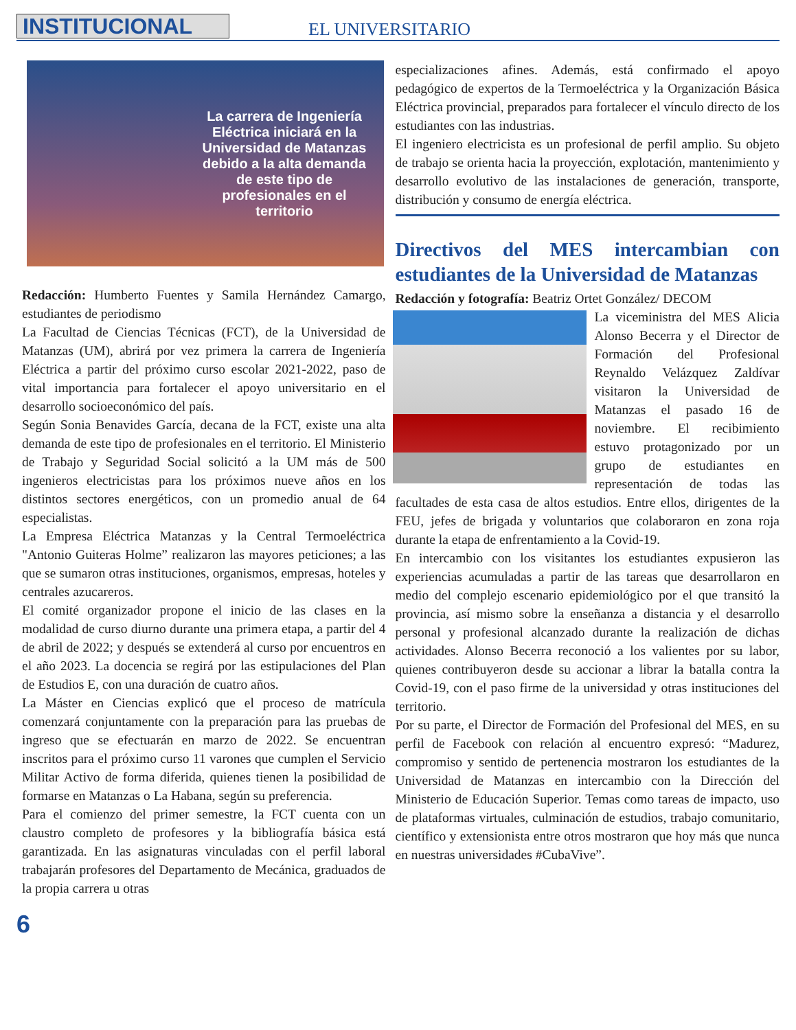INSTITUCIONAL EL UNIVERSITARIO
La carrera de Ingeniería Eléctrica iniciará en la Universidad de Matanzas debido a la alta demanda de este tipo de profesionales en el territorio
Redacción: Humberto Fuentes y Samila Hernández Camargo, estudiantes de periodismo
La Facultad de Ciencias Técnicas (FCT), de la Universidad de Matanzas (UM), abrirá por vez primera la carrera de Ingeniería Eléctrica a partir del próximo curso escolar 2021-2022, paso de vital importancia para fortalecer el apoyo universitario en el desarrollo socioeconómico del país.
Según Sonia Benavides García, decana de la FCT, existe una alta demanda de este tipo de profesionales en el territorio. El Ministerio de Trabajo y Seguridad Social solicitó a la UM más de 500 ingenieros electricistas para los próximos nueve años en los distintos sectores energéticos, con un promedio anual de 64 especialistas.
La Empresa Eléctrica Matanzas y la Central Termoeléctrica "Antonio Guiteras Holme” realizaron las mayores peticiones; a las que se sumaron otras instituciones, organismos, empresas, hoteles y centrales azucareros.
El comité organizador propone el inicio de las clases en la modalidad de curso diurno durante una primera etapa, a partir del 4 de abril de 2022; y después se extenderá al curso por encuentros en el año 2023. La docencia se regirá por las estipulaciones del Plan de Estudios E, con una duración de cuatro años.
La Máster en Ciencias explicó que el proceso de matrícula comenzará conjuntamente con la preparación para las pruebas de ingreso que se efectuarán en marzo de 2022. Se encuentran inscritos para el próximo curso 11 varones que cumplen el Servicio Militar Activo de forma diferida, quienes tienen la posibilidad de formarse en Matanzas o La Habana, según su preferencia.
Para el comienzo del primer semestre, la FCT cuenta con un claustro completo de profesores y la bibliografía básica está garantizada. En las asignaturas vinculadas con el perfil laboral trabajarán profesores del Departamento de Mecánica, graduados de la propia carrera u otras
especializaciones afines. Además, está confirmado el apoyo pedagógico de expertos de la Termoeléctrica y la Organización Básica Eléctrica provincial, preparados para fortalecer el vínculo directo de los estudiantes con las industrias.
El ingeniero electricista es un profesional de perfil amplio. Su objeto de trabajo se orienta hacia la proyección, explotación, mantenimiento y desarrollo evolutivo de las instalaciones de generación, transporte, distribución y consumo de energía eléctrica.
Directivos del MES intercambian con estudiantes de la Universidad de Matanzas
Redacción y fotografía: Beatriz Ortet González/ DECOM
La viceministra del MES Alicia Alonso Becerra y el Director de Formación del Profesional Reynaldo Velázquez Zaldívar visitaron la Universidad de Matanzas el pasado 16 de noviembre. El recibimiento estuvo protagonizado por un grupo de estudiantes en representación de todas las facultades de esta casa de altos estudios. Entre ellos, dirigentes de la FEU, jefes de brigada y voluntarios que colaboraron en zona roja durante la etapa de enfrentamiento a la Covid-19.
En intercambio con los visitantes los estudiantes expusieron las experiencias acumuladas a partir de las tareas que desarrollaron en medio del complejo escenario epidemiológico por el que transitó la provincia, así mismo sobre la enseñanza a distancia y el desarrollo personal y profesional alcanzado durante la realización de dichas actividades. Alonso Becerra reconoció a los valientes por su labor, quienes contribuyeron desde su accionar a librar la batalla contra la Covid-19, con el paso firme de la universidad y otras instituciones del territorio.
Por su parte, el Director de Formación del Profesional del MES, en su perfil de Facebook con relación al encuentro expresó: “Madurez, compromiso y sentido de pertenencia mostraron los estudiantes de la Universidad de Matanzas en intercambio con la Dirección del Ministerio de Educación Superior. Temas como tareas de impacto, uso de plataformas virtuales, culminación de estudios, trabajo comunitario, científico y extensionista entre otros mostraron que hoy más que nunca en nuestras universidades #CubaVive”.
6